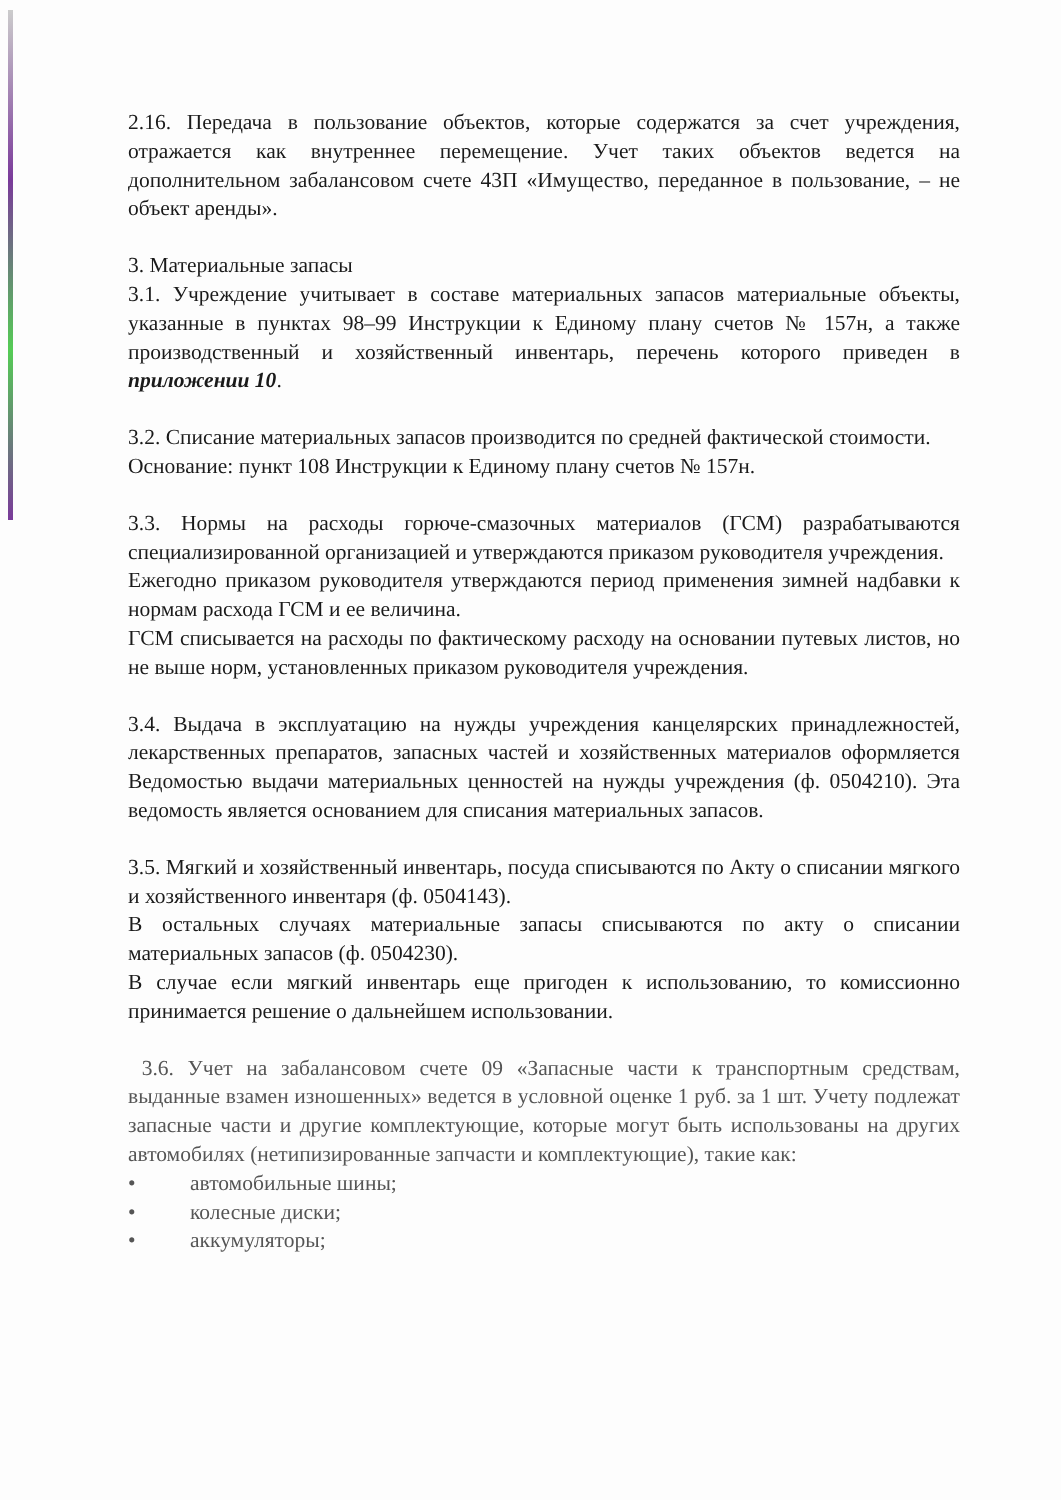2.16. Передача в пользование объектов, которые содержатся за счет учреждения, отражается как внутреннее перемещение. Учет таких объектов ведется на дополнительном забалансовом счете 43П «Имущество, переданное в пользование, – не объект аренды».
3. Материальные запасы
3.1. Учреждение учитывает в составе материальных запасов материальные объекты, указанные в пунктах 98–99 Инструкции к Единому плану счетов № 157н, а также производственный и хозяйственный инвентарь, перечень которого приведен в приложении 10.
3.2. Списание материальных запасов производится по средней фактической стоимости.
Основание: пункт 108 Инструкции к Единому плану счетов № 157н.
3.3. Нормы на расходы горюче-смазочных материалов (ГСМ) разрабатываются специализированной организацией и утверждаются приказом руководителя учреждения.
Ежегодно приказом руководителя утверждаются период применения зимней надбавки к нормам расхода ГСМ и ее величина.
ГСМ списывается на расходы по фактическому расходу на основании путевых листов, но не выше норм, установленных приказом руководителя учреждения.
3.4. Выдача в эксплуатацию на нужды учреждения канцелярских принадлежностей, лекарственных препаратов, запасных частей и хозяйственных материалов оформляется Ведомостью выдачи материальных ценностей на нужды учреждения (ф. 0504210). Эта ведомость является основанием для списания материальных запасов.
3.5. Мягкий и хозяйственный инвентарь, посуда списываются по Акту о списании мягкого и хозяйственного инвентаря (ф. 0504143).
В остальных случаях материальные запасы списываются по акту о списании материальных запасов (ф. 0504230).
В случае если мягкий инвентарь еще пригоден к использованию, то комиссионно принимается решение о дальнейшем использовании.
3.6. Учет на забалансовом счете 09 «Запасные части к транспортным средствам, выданные взамен изношенных» ведется в условной оценке 1 руб. за 1 шт. Учету подлежат запасные части и другие комплектующие, которые могут быть использованы на других автомобилях (нетипизированные запчасти и комплектующие), такие как:
• автомобильные шины;
• колесные диски;
• аккумуляторы;